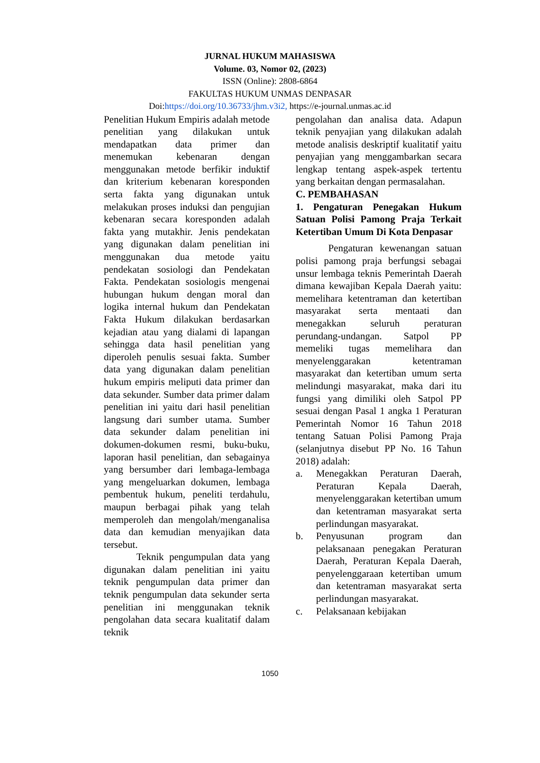JURNAL HUKUM MAHASISWA
Volume. 03, Nomor 02, (2023)
ISSN (Online): 2808-6864
FAKULTAS HUKUM UNMAS DENPASAR
Doi:https://doi.org/10.36733/jhm.v3i2, https://e-journal.unmas.ac.id
Penelitian Hukum Empiris adalah metode penelitian yang dilakukan untuk mendapatkan data primer dan menemukan kebenaran dengan menggunakan metode berfikir induktif dan kriterium kebenaran koresponden serta fakta yang digunakan untuk melakukan proses induksi dan pengujian kebenaran secara koresponden adalah fakta yang mutakhir. Jenis pendekatan yang digunakan dalam penelitian ini menggunakan dua metode yaitu pendekatan sosiologi dan Pendekatan Fakta. Pendekatan sosiologis mengenai hubungan hukum dengan moral dan logika internal hukum dan Pendekatan Fakta Hukum dilakukan berdasarkan kejadian atau yang dialami di lapangan sehingga data hasil penelitian yang diperoleh penulis sesuai fakta. Sumber data yang digunakan dalam penelitian hukum empiris meliputi data primer dan data sekunder. Sumber data primer dalam penelitian ini yaitu dari hasil penelitian langsung dari sumber utama. Sumber data sekunder dalam penelitian ini dokumen-dokumen resmi, buku-buku, laporan hasil penelitian, dan sebagainya yang bersumber dari lembaga-lembaga yang mengeluarkan dokumen, lembaga pembentuk hukum, peneliti terdahulu, maupun berbagai pihak yang telah memperoleh dan mengolah/menganalisa data dan kemudian menyajikan data tersebut.
Teknik pengumpulan data yang digunakan dalam penelitian ini yaitu teknik pengumpulan data primer dan teknik pengumpulan data sekunder serta penelitian ini menggunakan teknik pengolahan data secara kualitatif dalam teknik
pengolahan dan analisa data. Adapun teknik penyajian yang dilakukan adalah metode analisis deskriptif kualitatif yaitu penyajian yang menggambarkan secara lengkap tentang aspek-aspek tertentu yang berkaitan dengan permasalahan.
C. PEMBAHASAN
1. Pengaturan Penegakan Hukum Satuan Polisi Pamong Praja Terkait Ketertiban Umum Di Kota Denpasar
Pengaturan kewenangan satuan polisi pamong praja berfungsi sebagai unsur lembaga teknis Pemerintah Daerah dimana kewajiban Kepala Daerah yaitu: memelihara ketentraman dan ketertiban masyarakat serta mentaati dan menegakkan seluruh peraturan perundang-undangan. Satpol PP memeliki tugas memelihara dan menyelenggarakan ketentraman masyarakat dan ketertiban umum serta melindungi masyarakat, maka dari itu fungsi yang dimiliki oleh Satpol PP sesuai dengan Pasal 1 angka 1 Peraturan Pemerintah Nomor 16 Tahun 2018 tentang Satuan Polisi Pamong Praja (selanjutnya disebut PP No. 16 Tahun 2018) adalah:
a. Menegakkan Peraturan Daerah, Peraturan Kepala Daerah, menyelenggarakan ketertiban umum dan ketentraman masyarakat serta perlindungan masyarakat.
b. Penyusunan program dan pelaksanaan penegakan Peraturan Daerah, Peraturan Kepala Daerah, penyelenggaraan ketertiban umum dan ketentraman masyarakat serta perlindungan masyarakat.
c. Pelaksanaan kebijakan
1050